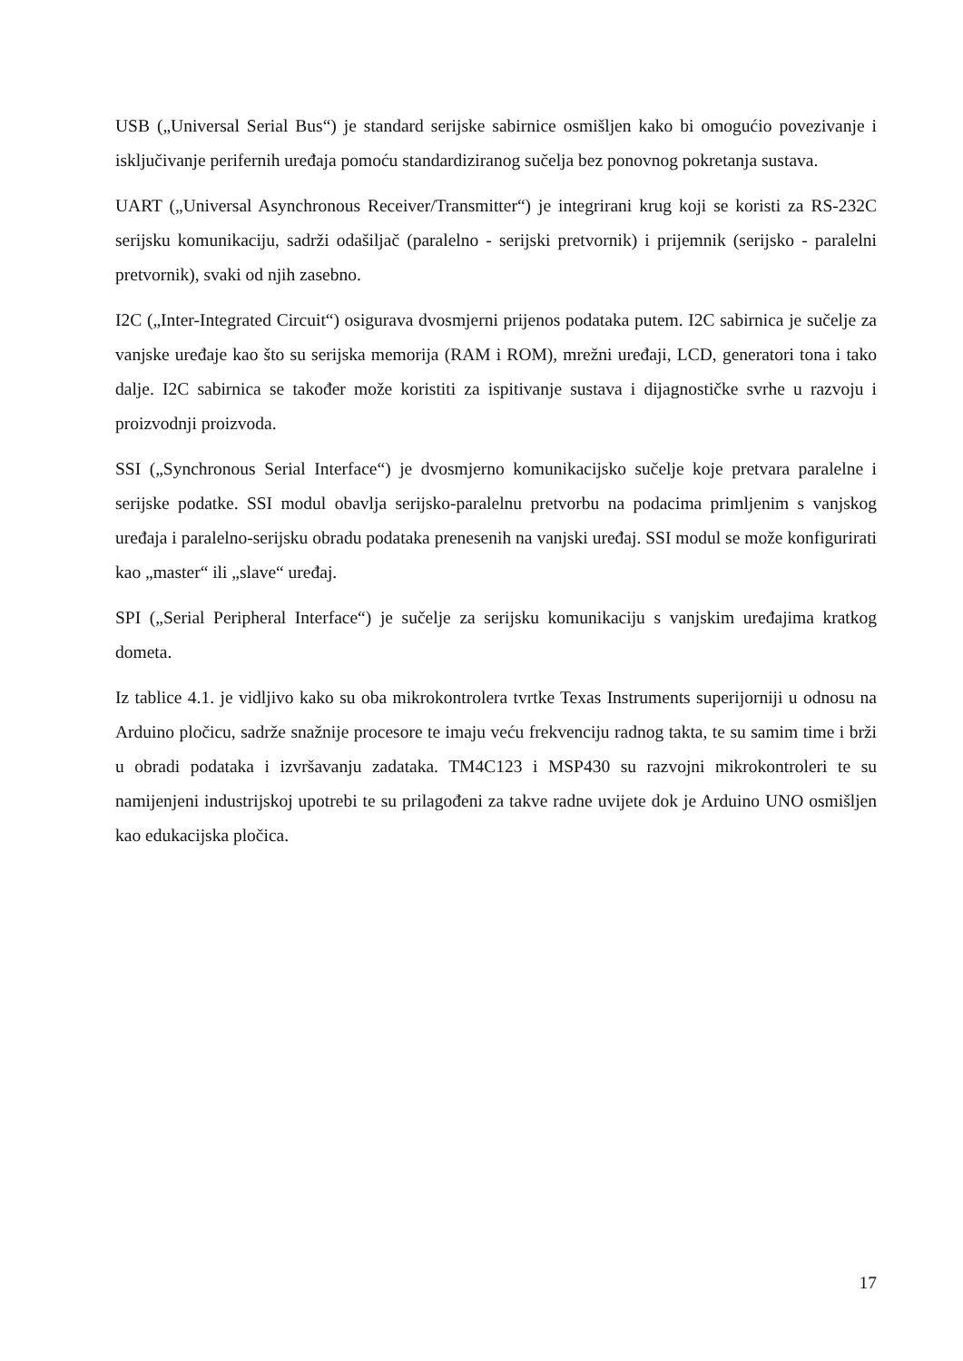USB („Universal Serial Bus“) je standard serijske sabirnice osmišljen kako bi omogućio povezivanje i isključivanje perifernih uređaja pomoću standardiziranog sučelja bez ponovnog pokretanja sustava.
UART („Universal Asynchronous Receiver/Transmitter“) je integrirani krug koji se koristi za RS-232C serijsku komunikaciju, sadrži odašiljač (paralelno - serijski pretvornik) i prijemnik (serijsko - paralelni pretvornik), svaki od njih zasebno.
I2C („Inter-Integrated Circuit“) osigurava dvosmjerni prijenos podataka putem. I2C sabirnica je sučelje za vanjske uređaje kao što su serijska memorija (RAM i ROM), mrežni uređaji, LCD, generatori tona i tako dalje. I2C sabirnica se također može koristiti za ispitivanje sustava i dijagnostičke svrhe u razvoju i proizvodnji proizvoda.
SSI („Synchronous Serial Interface“) je dvosmjerno komunikacijsko sučelje koje pretvara paralelne i serijske podatke. SSI modul obavlja serijsko-paralelnu pretvorbu na podacima primljenim s vanjskog uređaja i paralelno-serijsku obradu podataka prenesenih na vanjski uređaj. SSI modul se može konfigurirati kao „master“ ili „slave“ uređaj.
SPI („Serial Peripheral Interface“) je sučelje za serijsku komunikaciju s vanjskim uređajima kratkog dometa.
Iz tablice 4.1. je vidljivo kako su oba mikrokontrolera tvrtke Texas Instruments superijorniji u odnosu na Arduino pločicu, sadrže snažnije procesore te imaju veću frekvenciju radnog takta, te su samim time i brži u obradi podataka i izvršavanju zadataka. TM4C123 i MSP430 su razvojni mikrokontroleri te su namijenjeni industrijskoj upotrebi te su prilagođeni za takve radne uvijete dok je Arduino UNO osmišljen kao edukacijska pločica.
17